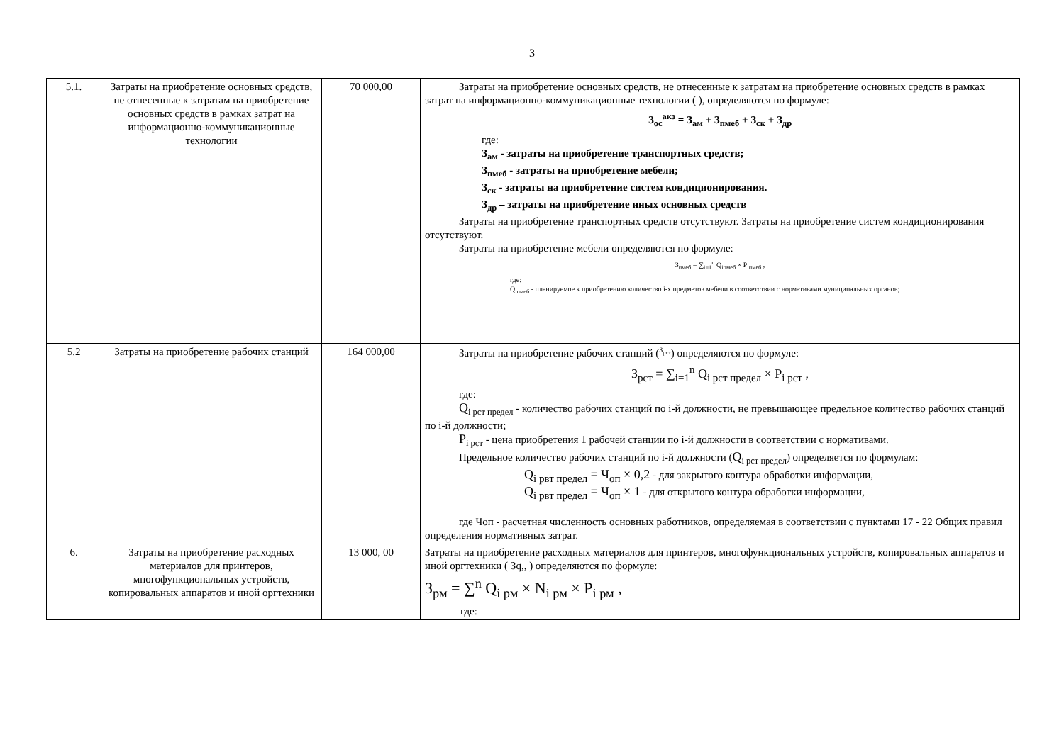3
| 5.1. | Затраты на приобретение основных средств, не отнесенные к затратам на приобретение основных средств в рамках затрат на информационно-коммуникационные технологии | 70 000,00 | Затраты на приобретение основных средств, не отнесенные к затратам на приобретение основных средств в рамках затрат на информационно-коммуникационные технологии ( ), определяются по формуле: З<sub>ос</sub><sup>акз</sup> = З<sub>ам</sub> + З<sub>пмеб</sub> + З<sub>ск</sub> + З<sub>др</sub> где: З<sub>ам</sub> - затраты на приобретение транспортных средств; З<sub>пмеб</sub> - затраты на приобретение мебели; З<sub>ск</sub> - затраты на приобретение систем кондиционирования. З<sub>др</sub> – затраты на приобретение иных основных средств Затраты на приобретение транспортных средств отсутствуют. Затраты на приобретение систем кондиционирования отсутствуют. Затраты на приобретение мебели определяются по формуле: З<sub>пмеб</sub> = ∑<sub>i=1</sub><sup>n</sup> Q<sub>iпмеб</sub> × P<sub>iпмеб</sub> , где: Q<sub>iпмеб</sub> - планируемое к приобретению количество i-х предметов мебели в соответствии с нормативами муниципальных органов; |
| 5.2 | Затраты на приобретение рабочих станций | 164 000,00 | Затраты на приобретение рабочих станций (<sup>З<sub>рст</sub></sup>) определяются по формуле: З<sub>рст</sub> = ∑<sub>i=1</sub><sup>n</sup> Q<sub>i рст предел</sub> × P<sub>i рст</sub> , где: Q<sub>i рст предел</sub> - количество рабочих станций по i-й должности, не превышающее предельное количество рабочих станций по i-й должности; P<sub>i рст</sub> - цена приобретения 1 рабочей станции по i-й должности в соответствии с нормативами. Предельное количество рабочих станций по i-й должности ( Q<sub>i рст предел</sub>) определяется по формулам: Q<sub>i рвт предел</sub> = Ч<sub>оп</sub> × 0,2 - для закрытого контура обработки информации, Q<sub>i рвт предел</sub> = Ч<sub>оп</sub> × 1 - для открытого контура обработки информации, где Чоп - расчетная численность основных работников, определяемая в соответствии с пунктами 17 - 22 Общих правил определения нормативных затрат. |
| 6. | Затраты на приобретение расходных материалов для принтеров, многофункциональных устройств, копировальных аппаратов и иной оргтехники | 13 000, 00 | Затраты на приобретение расходных материалов для принтеров, многофункциональных устройств, копировальных аппаратов и иной оргтехники ( Зq,, ) определяются по формуле: З<sub>рм</sub> = ∑<sup>n</sup> Q<sub>i рм</sub> × N<sub>i рм</sub> × P<sub>i рм</sub> , где: |